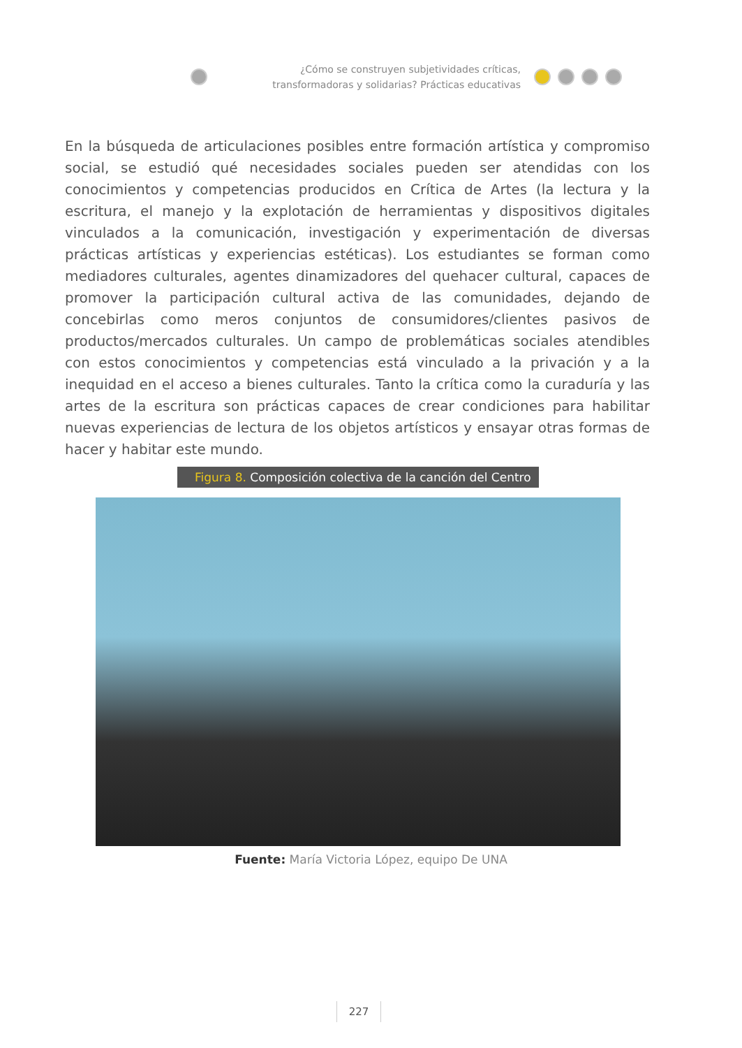¿Cómo se construyen subjetividades críticas, transformadoras y solidarias? Prácticas educativas
En la búsqueda de articulaciones posibles entre formación artística y compromiso social, se estudió qué necesidades sociales pueden ser atendidas con los conocimientos y competencias producidos en Crítica de Artes (la lectura y la escritura, el manejo y la explotación de herramientas y dispositivos digitales vinculados a la comunicación, investigación y experimentación de diversas prácticas artísticas y experiencias estéticas). Los estudiantes se forman como mediadores culturales, agentes dinamizadores del quehacer cultural, capaces de promover la participación cultural activa de las comunidades, dejando de concebirlas como meros conjuntos de consumidores/clientes pasivos de productos/mercados culturales. Un campo de problemáticas sociales atendibles con estos conocimientos y competencias está vinculado a la privación y a la inequidad en el acceso a bienes culturales. Tanto la crítica como la curaduría y las artes de la escritura son prácticas capaces de crear condiciones para habilitar nuevas experiencias de lectura de los objetos artísticos y ensayar otras formas de hacer y habitar este mundo.
Figura 8. Composición colectiva de la canción del Centro
Fuente: María Victoria López, equipo De UNA
227